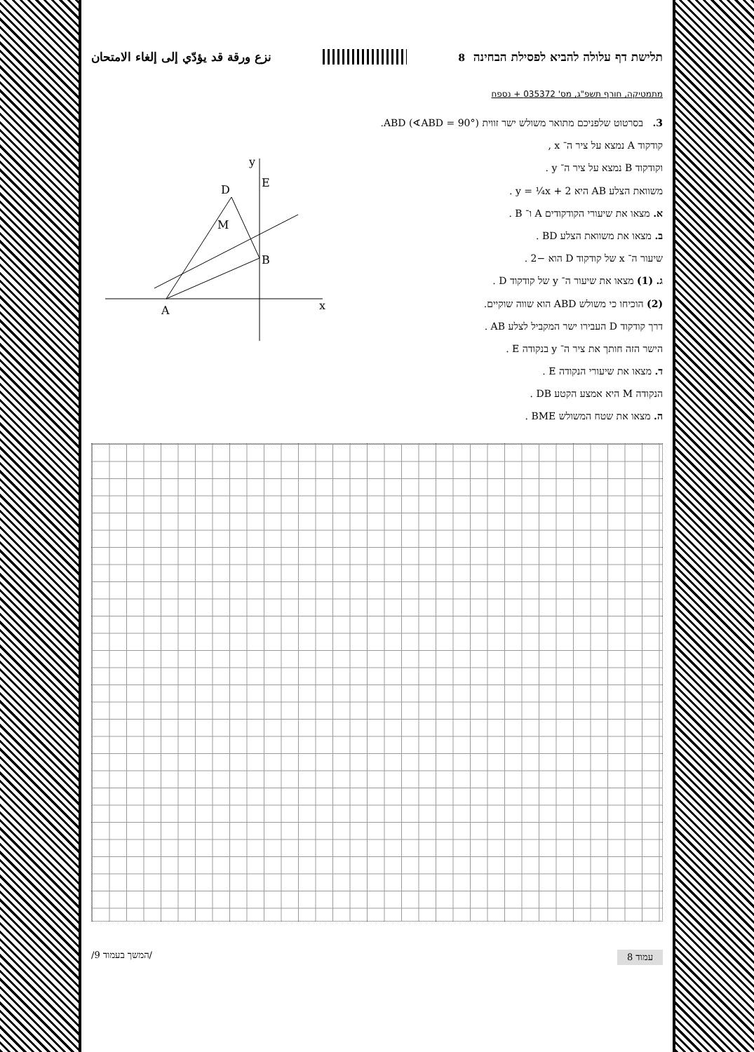תלישת דף עלולה להביא לפסילת הבחינה 8 نزع ورقة قد يؤدّي إلى إلغاء الامتحان
מתמטיקה, חורף תשפ"ג, מס' 035372 + נספח
3. בסרטוט שלפניכם מתואר משולש ישר זווית ABD (∢ABD = 90°).
קודקוד A נמצא על ציר ה־ x ,
וקודקוד B נמצא על ציר ה־ y .
משוואת הצלע AB היא y = ¼x + 2 .
א. מצאו את שיעורי הקודקודים A ו־ B .
ב. מצאו את משוואת הצלע BD .
שיעור ה־ x של קודקוד D הוא −2 .
ג. (1) מצאו את שיעור ה־ y של קודקוד D .
(2) הוכיחו כי משולש ABD הוא שווה שוקיים.
דרך קודקוד D העבירו ישר המקביל לצלע AB .
הישר הזה חותך את ציר ה־ y בנקודה E .
ד. מצאו את שיעורי הנקודה E .
הנקודה M היא אמצע הקטע DB .
ה. מצאו את שטח המשולש BME .
A
B
D
E
M
x
y
עמוד 8 /המשך בעמוד 9/